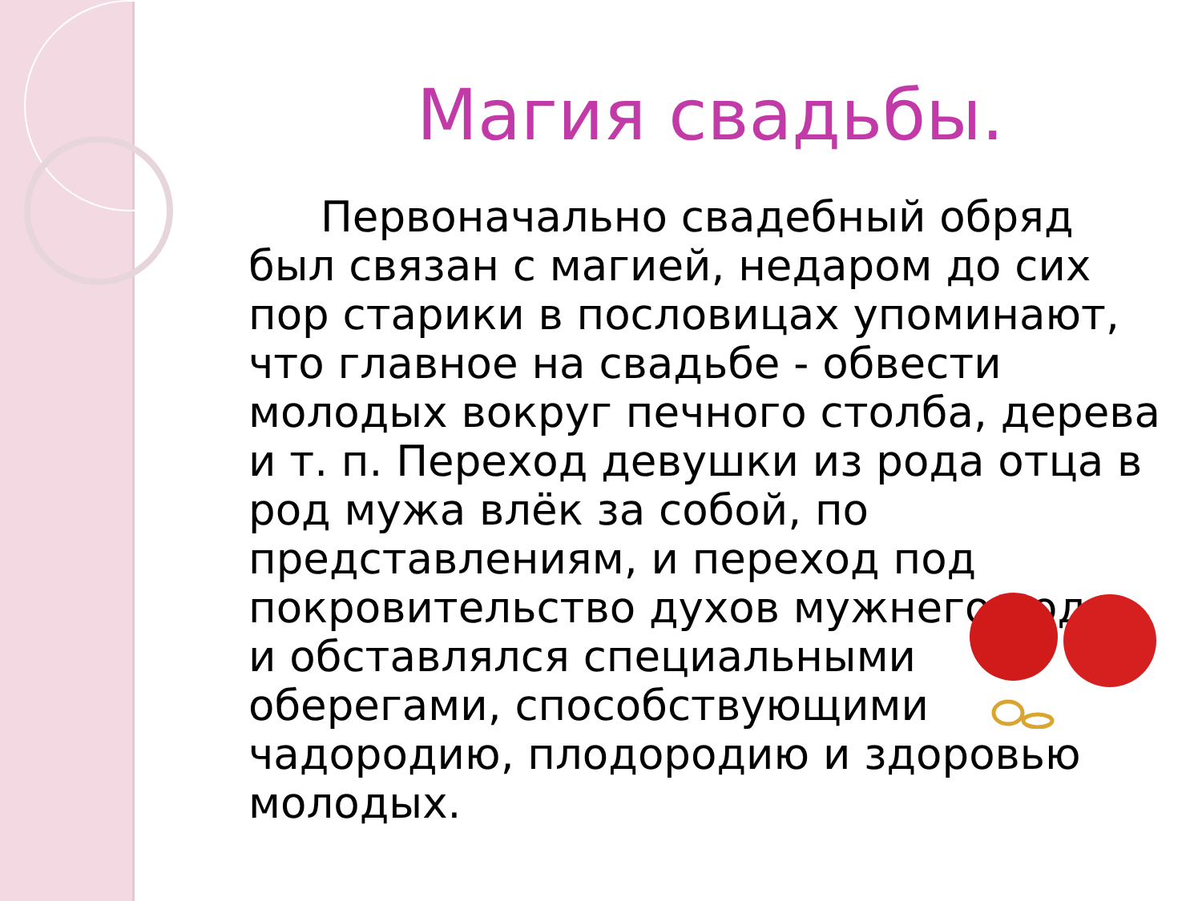Магия свадьбы.
Первоначально свадебный обряд был связан с магией, недаром до сих пор старики в пословицах упоминают, что главное на свадьбе - обвести молодых вокруг печного столба, дерева и т. п. Переход девушки из рода отца в род мужа влёк за собой, по представлениям, и переход под покровительство духов мужнего рода, и обставлялся специальными оберегами, способствующими чадородию, плодородию и здоровью молодых.